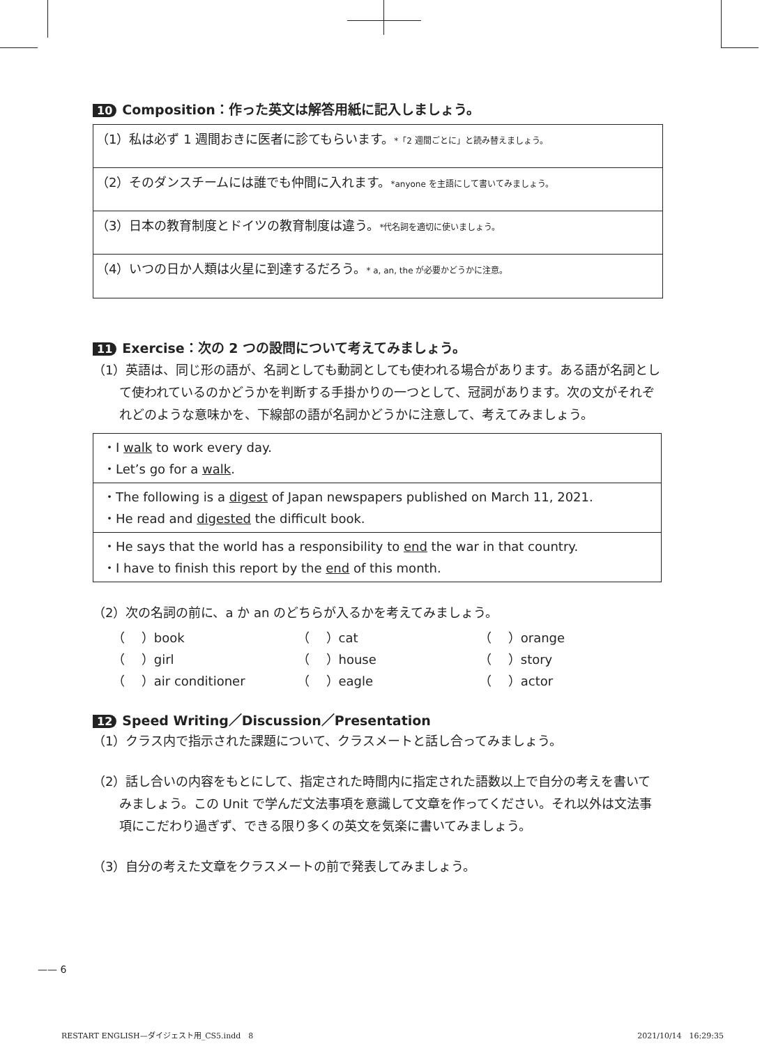10 Composition：作った英文は解答用紙に記入しましょう。
（1）私は必ず 1 週間おきに医者に診てもらいます。*「2 週間ごとに」と読み替えましょう。
（2）そのダンスチームには誰でも仲間に入れます。*anyone を主語にして書いてみましょう。
（3）日本の教育制度とドイツの教育制度は違う。*代名詞を適切に使いましょう。
（4）いつの日か人類は火星に到達するだろう。* a, an, the が必要かどうかに注意。
11 Exercise：次の 2 つの設問について考えてみましょう。
（1）英語は、同じ形の語が、名詞としても動詞としても使われる場合があります。ある語が名詞として使われているのかどうかを判断する手掛かりの一つとして、冠詞があります。次の文がそれぞれどのような意味かを、下線部の語が名詞かどうかに注意して、考えてみましょう。
・I walk to work every day.
・Let’s go for a walk.
・The following is a digest of Japan newspapers published on March 11, 2021.
・He read and digested the difficult book.
・He says that the world has a responsibility to end the war in that country.
・I have to finish this report by the end of this month.
（2）次の名詞の前に、a か an のどちらが入るかを考えてみましょう。
| （ ）book | （ ）cat | （ ）orange |
| （ ）girl | （ ）house | （ ）story |
| （ ）air conditioner | （ ）eagle | （ ）actor |
12 Speed Writing／Discussion／Presentation
（1）クラス内で指示された課題について、クラスメートと話し合ってみましょう。
（2）話し合いの内容をもとにして、指定された時間内に指定された語数以上で自分の考えを書いてみましょう。この Unit で学んだ文法事項を意識して文章を作ってください。それ以外は文法事項にこだわり過ぎず、できる限り多くの英文を気楽に書いてみましょう。
（3）自分の考えた文章をクラスメートの前で発表してみましょう。
—— 6
RESTART ENGLISH—ダイジェスト用_CS5.indd　8 2021/10/14　16:29:35